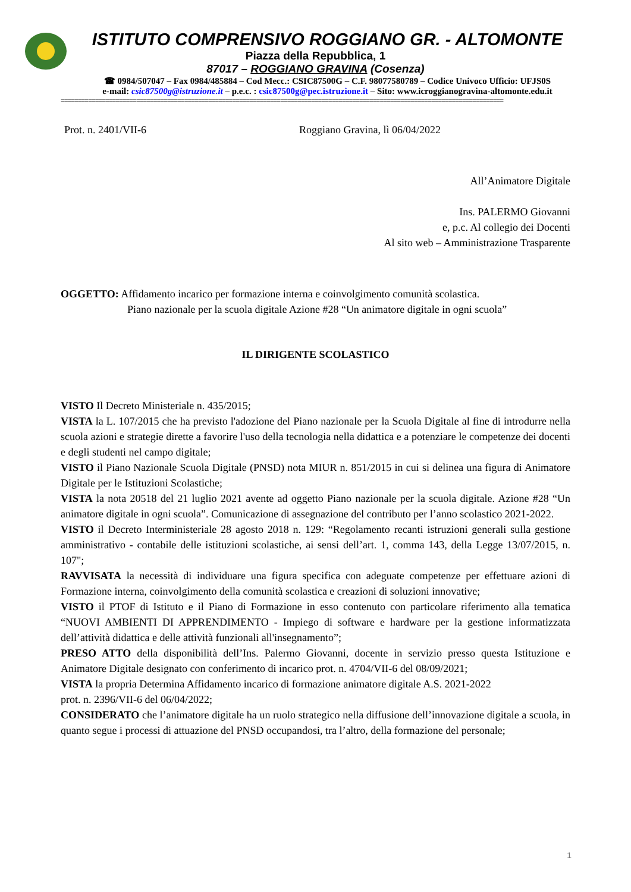ISTITUTO COMPRENSIVO ROGGIANO GR. - ALTOMONTE
Piazza della Repubblica, 1
87017 – ROGGIANO GRAVINA (Cosenza)
☎ 0984/507047 – Fax 0984/485884 – Cod Mecc.: CSIC87500G – C.F. 98077580789 – Codice Univoco Ufficio: UFJS0S
e-mail: csic87500g@istruzione.it – p.e.c. : csic87500g@pec.istruzione.it – Sito: www.icroggianogravina-altomonte.edu.it
=================================================================================================================================
Prot. n. 2401/VII-6 Roggiano Gravina, lì 06/04/2022
All’Animatore Digitale
Ins. PALERMO Giovanni
e, p.c. Al collegio dei Docenti
Al sito web – Amministrazione Trasparente
OGGETTO: Affidamento incarico per formazione interna e coinvolgimento comunità scolastica.
Piano nazionale per la scuola digitale Azione #28 “Un animatore digitale in ogni scuola”
IL DIRIGENTE SCOLASTICO
VISTO Il Decreto Ministeriale n. 435/2015;
VISTA la L. 107/2015 che ha previsto l'adozione del Piano nazionale per la Scuola Digitale al fine di introdurre nella scuola azioni e strategie dirette a favorire l'uso della tecnologia nella didattica e a potenziare le competenze dei docenti e degli studenti nel campo digitale;
VISTO il Piano Nazionale Scuola Digitale (PNSD) nota MIUR n. 851/2015 in cui si delinea una figura di Animatore Digitale per le Istituzioni Scolastiche;
VISTA la nota 20518 del 21 luglio 2021 avente ad oggetto Piano nazionale per la scuola digitale. Azione #28 “Un animatore digitale in ogni scuola”. Comunicazione di assegnazione del contributo per l’anno scolastico 2021-2022.
VISTO il Decreto Interministeriale 28 agosto 2018 n. 129: “Regolamento recanti istruzioni generali sulla gestione amministrativo - contabile delle istituzioni scolastiche, ai sensi dell’art. 1, comma 143, della Legge 13/07/2015, n. 107";
RAVVISATA la necessità di individuare una figura specifica con adeguate competenze per effettuare azioni di Formazione interna, coinvolgimento della comunità scolastica e creazioni di soluzioni innovative;
VISTO il PTOF di Istituto e il Piano di Formazione in esso contenuto con particolare riferimento alla tematica “NUOVI AMBIENTI DI APPRENDIMENTO - Impiego di software e hardware per la gestione informatizzata dell’attività didattica e delle attività funzionali all'insegnamento”;
PRESO ATTO della disponibilità dell’Ins. Palermo Giovanni, docente in servizio presso questa Istituzione e Animatore Digitale designato con conferimento di incarico prot. n. 4704/VII-6 del 08/09/2021;
VISTA la propria Determina Affidamento incarico di formazione animatore digitale A.S. 2021-2022
prot. n. 2396/VII-6 del 06/04/2022;
CONSIDERATO che l’animatore digitale ha un ruolo strategico nella diffusione dell’innovazione digitale a scuola, in quanto segue i processi di attuazione del PNSD occupandosi, tra l’altro, della formazione del personale;
1